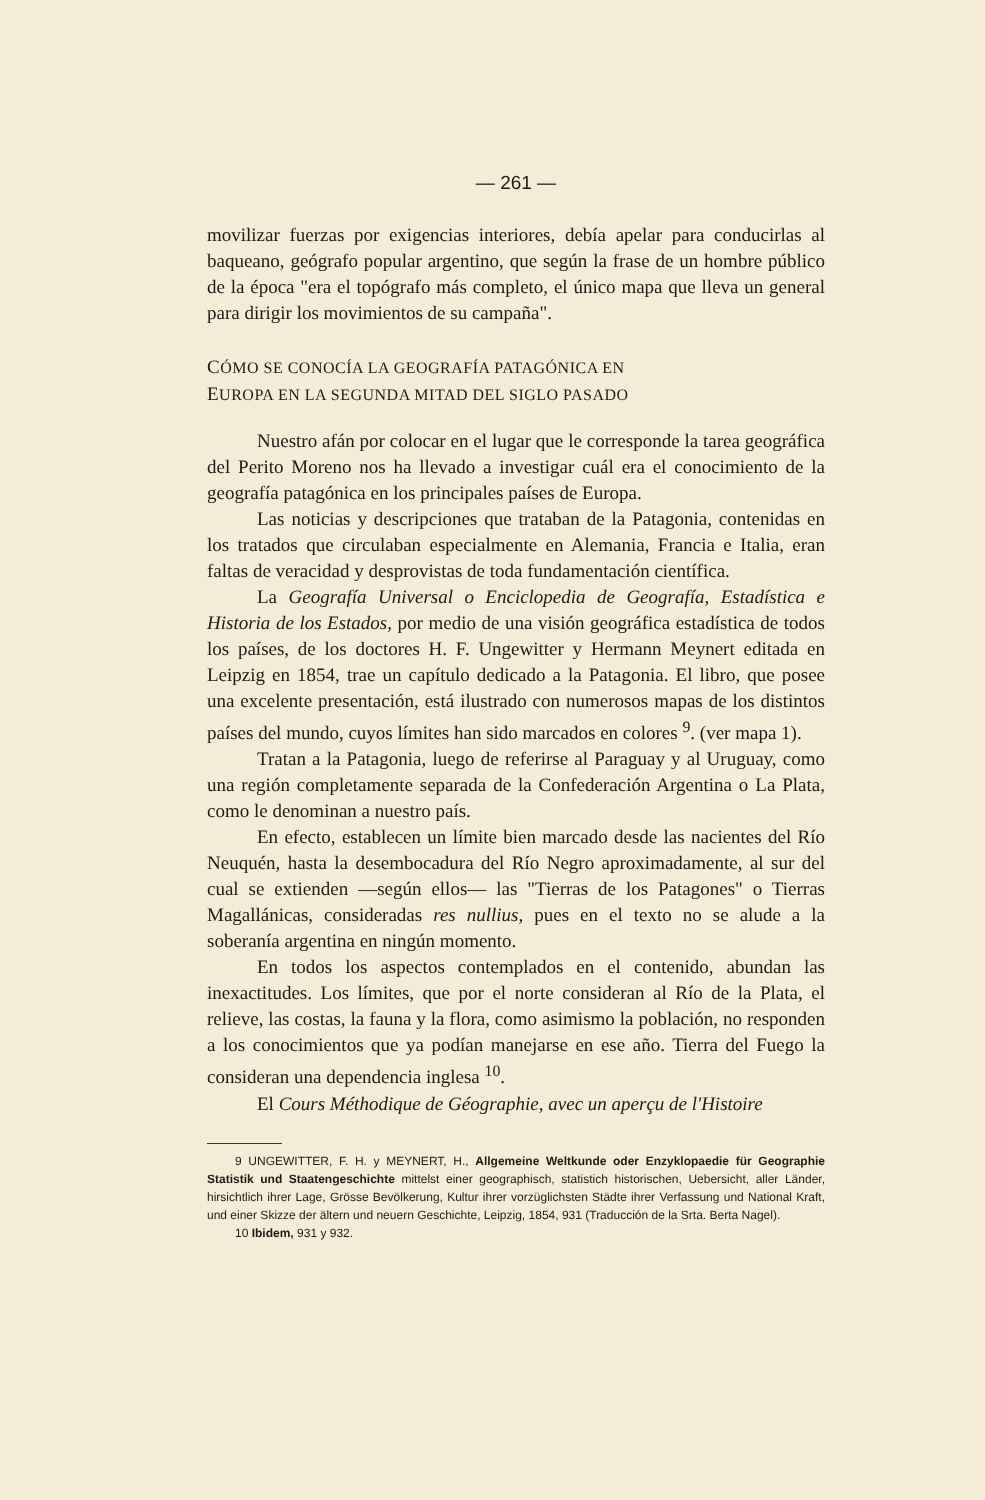— 261 —
movilizar fuerzas por exigencias interiores, debía apelar para conducirlas al baqueano, geógrafo popular argentino, que según la frase de un hombre público de la época "era el topógrafo más completo, el único mapa que lleva un general para dirigir los movimientos de su campaña".
CÓMO SE CONOCÍA LA GEOGRAFÍA PATAGÓNICA EN
EUROPA EN LA SEGUNDA MITAD DEL SIGLO PASADO
Nuestro afán por colocar en el lugar que le corresponde la tarea geográfica del Perito Moreno nos ha llevado a investigar cuál era el conocimiento de la geografía patagónica en los principales países de Europa.
Las noticias y descripciones que trataban de la Patagonia, contenidas en los tratados que circulaban especialmente en Alemania, Francia e Italia, eran faltas de veracidad y desprovistas de toda fundamentación científica.
La Geografía Universal o Enciclopedia de Geografía, Estadística e Historia de los Estados, por medio de una visión geográfica estadística de todos los países, de los doctores H. F. Ungewitter y Hermann Meynert editada en Leipzig en 1854, trae un capítulo dedicado a la Patagonia. El libro, que posee una excelente presentación, está ilustrado con numerosos mapas de los distintos países del mundo, cuyos límites han sido marcados en colores <sup>9</sup>. (ver mapa 1).
Tratan a la Patagonia, luego de referirse al Paraguay y al Uruguay, como una región completamente separada de la Confederación Argentina o La Plata, como le denominan a nuestro país.
En efecto, establecen un límite bien marcado desde las nacientes del Río Neuquén, hasta la desembocadura del Río Negro aproximadamente, al sur del cual se extienden —según ellos— las "Tierras de los Patagones" o Tierras Magallánicas, consideradas res nullius, pues en el texto no se alude a la soberanía argentina en ningún momento.
En todos los aspectos contemplados en el contenido, abundan las inexactitudes. Los límites, que por el norte consideran al Río de la Plata, el relieve, las costas, la fauna y la flora, como asimismo la población, no responden a los conocimientos que ya podían manejarse en ese año. Tierra del Fuego la consideran una dependencia inglesa <sup>10</sup>.
El Cours Méthodique de Géographie, avec un aperçu de l'Histoire
9 UNGEWITTER, F. H. y MEYNERT, H., Allgemeine Weltkunde oder Enzyklopaedie für Geographie Statistik und Staatengeschichte mittelst einer geographisch, statistich historischen, Uebersicht, aller Länder, hirsichtlich ihrer Lage, Grösse Bevölkerung, Kultur ihrer vorzüglichsten Städte ihrer Verfassung und National Kraft, und einer Skizze der ältern und neuern Geschichte, Leipzig, 1854, 931 (Traducción de la Srta. Berta Nagel).
10 Ibidem, 931 y 932.